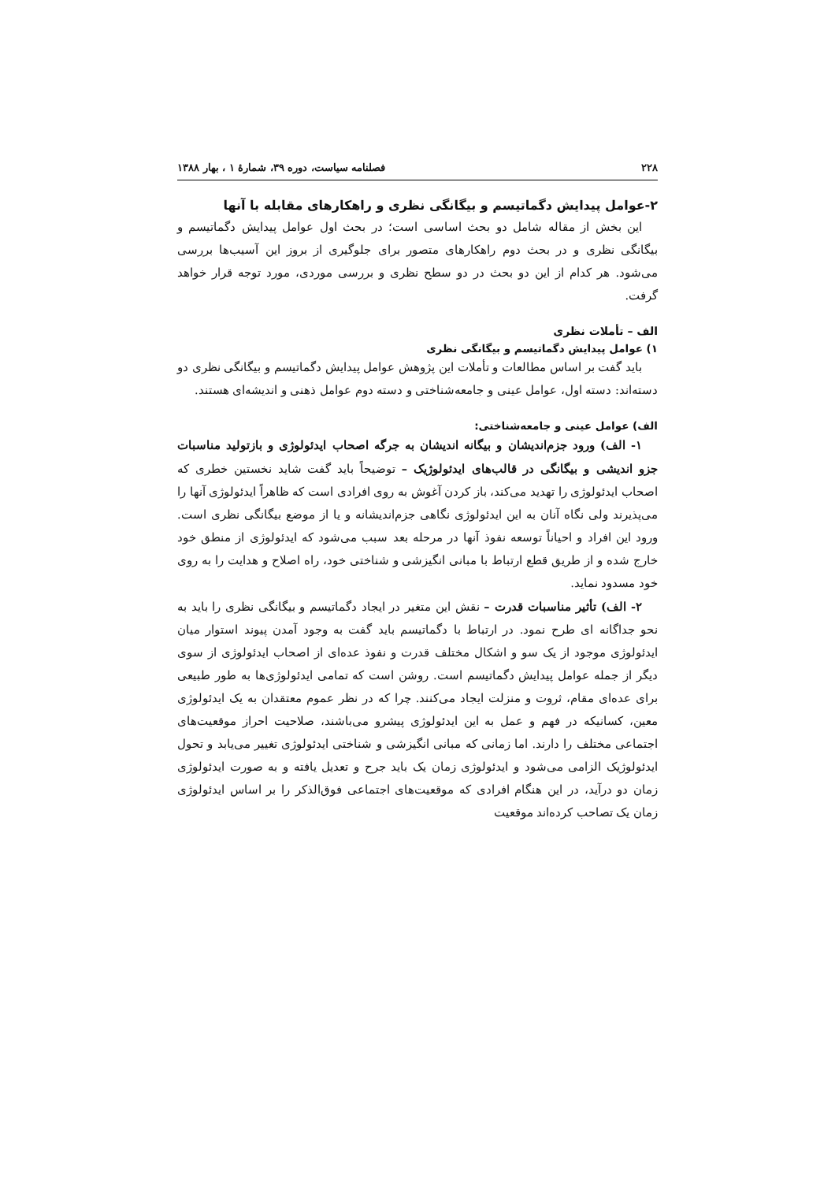۲۲۸ فصلنامه سیاست، دوره ۳۹، شمارهٔ ۱ ، بهار ۱۳۸۸
۲-عوامل پیدایش دگماتیسم و بیگانگی نظری و راهکارهای مقابله با آنها
این بخش از مقاله شامل دو بحث اساسی است؛ در بحث اول عوامل پیدایش دگماتیسم و بیگانگی نظری و در بحث دوم راهکارهای متصور برای جلوگیری از بروز این آسیب‌ها بررسی می‌شود. هر کدام از این دو بحث در دو سطح نظری و بررسی موردی، مورد توجه قرار خواهد گرفت.
الف – تأملات نظری
۱) عوامل پیدایش دگماتیسم و بیگانگی نظری
باید گفت بر اساس مطالعات و تأملات این پژوهش عوامل پیدایش دگماتیسم و بیگانگی نظری دو دسته‌اند: دسته اول، عوامل عینی و جامعه‌شناختی و دسته دوم عوامل ذهنی و اندیشه‌ای هستند.
الف) عوامل عینی و جامعه‌شناختی:
۱- الف) ورود جزم‌اندیشان و بیگانه اندیشان به جرگه اصحاب ایدئولوژی و بازتولید مناسبات جزو اندیشی و بیگانگی در قالب‌های ایدئولوژیک – توضیحاً باید گفت شاید نخستین خطری که اصحاب ایدئولوژی را تهدید می‌کند، باز کردن آغوش به روی افرادی است که ظاهراً ایدئولوژی آنها را می‌پذیرند ولی نگاه آنان به این ایدئولوژی نگاهی جزم‌اندیشانه و یا از موضع بیگانگی نظری است. ورود این افراد و احیاناً توسعه نفوذ آنها در مرحله بعد سبب می‌شود که ایدئولوژی از منطق خود خارج شده و از طریق قطع ارتباط با مبانی انگیزشی و شناختی خود، راه اصلاح و هدایت را به روی خود مسدود نماید.
۲- الف) تأثیر مناسبات قدرت – نقش این متغیر در ایجاد دگماتیسم و بیگانگی نظری را باید به نحو جداگانه ای طرح نمود. در ارتباط با دگماتیسم باید گفت به وجود آمدن پیوند استوار میان ایدئولوژی موجود از یک سو و اشکال مختلف قدرت و نفوذ عده‌ای از اصحاب ایدئولوژی از سوی دیگر از جمله عوامل پیدایش دگماتیسم است. روشن است که تمامی ایدئولوژی‌ها به طور طبیعی برای عده‌ای مقام، ثروت و منزلت ایجاد می‌کنند. چرا که در نظر عموم معتقدان به یک ایدئولوژی معین، کسانیکه در فهم و عمل به این ایدئولوژی پیشرو می‌باشند، صلاحیت احراز موقعیت‌های اجتماعی مختلف را دارند. اما زمانی که مبانی انگیزشی و شناختی ایدئولوژی تغییر می‌یابد و تحول ایدئولوژیک الزامی می‌شود و ایدئولوژی زمان یک باید جرح و تعدیل یافته و به صورت ایدئولوژی زمان دو درآید، در این هنگام افرادی که موقعیت‌های اجتماعی فوق‌الذکر را بر اساس ایدئولوژی زمان یک تصاحب کرده‌اند موقعیت